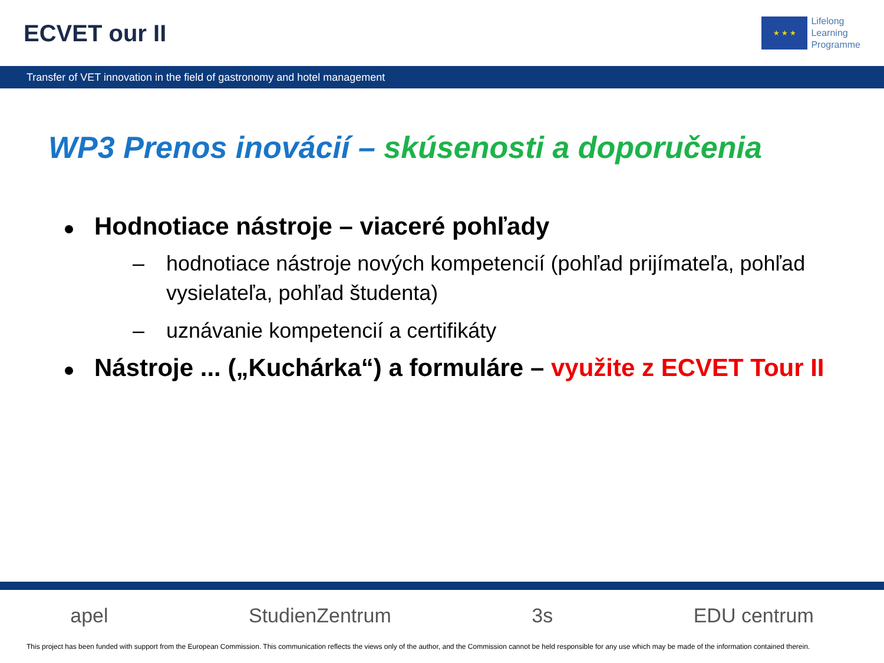ECVET our II
★ ★ ★
Lifelong
Learning
Programme
Transfer of VET innovation in the field of gastronomy and hotel management
WP3 Prenos inovácií – skúsenosti a doporučenia
Hodnotiace nástroje – viaceré pohľady
– hodnotiace nástroje nových kompetencií (pohľad prijímateľa, pohľad vysielateľa, pohľad študenta)
– uznávanie kompetencií a certifikáty
Nástroje ... („Kuchárka“) a formuláre – využite z ECVET Tour II
apel StudienZentrum 3s EDU centrum
This project has been funded with support from the European Commission. This communication reflects the views only of the author, and the Commission cannot be held responsible for any use which may be made of the information contained therein.